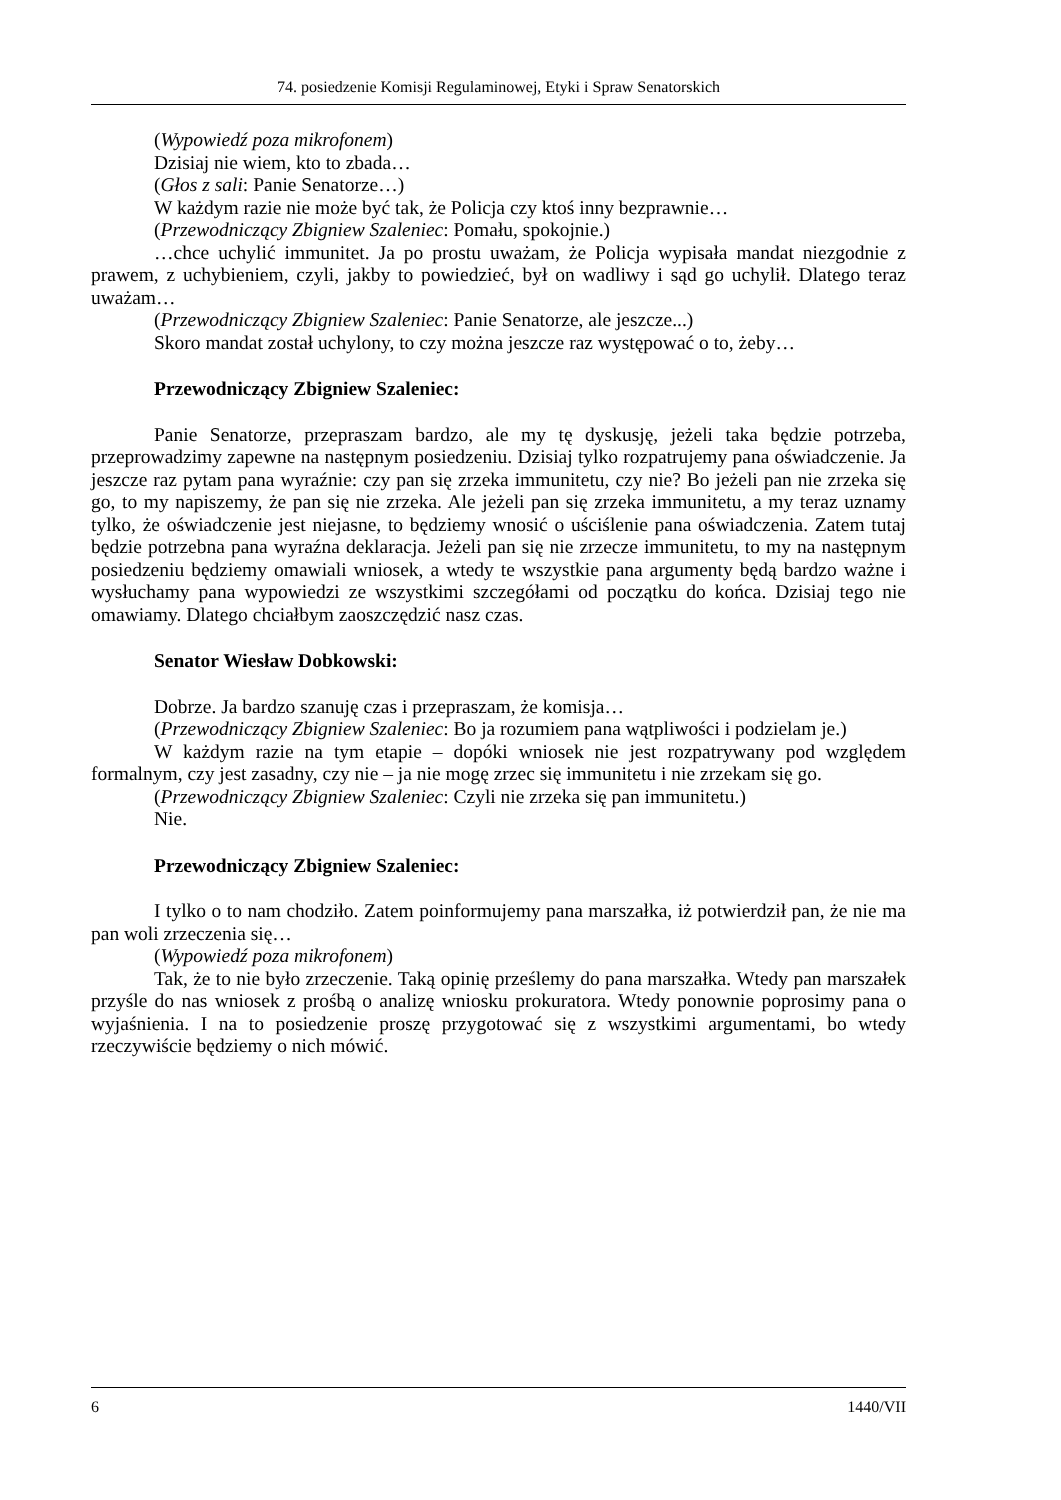74. posiedzenie Komisji Regulaminowej, Etyki i Spraw Senatorskich
(Wypowiedź poza mikrofonem)
Dzisiaj nie wiem, kto to zbada…
(Głos z sali: Panie Senatorze…)
W każdym razie nie może być tak, że Policja czy ktoś inny bezprawnie…
(Przewodniczący Zbigniew Szaleniec: Pomału, spokojnie.)
…chce uchylić immunitet. Ja po prostu uważam, że Policja wypisała mandat niezgodnie z prawem, z uchybieniem, czyli, jakby to powiedzieć, był on wadliwy i sąd go uchylił. Dlatego teraz uważam…
(Przewodniczący Zbigniew Szaleniec: Panie Senatorze, ale jeszcze...)
Skoro mandat został uchylony, to czy można jeszcze raz występować o to, żeby…
Przewodniczący Zbigniew Szaleniec:
Panie Senatorze, przepraszam bardzo, ale my tę dyskusję, jeżeli taka będzie potrzeba, przeprowadzimy zapewne na następnym posiedzeniu. Dzisiaj tylko rozpatrujemy pana oświadczenie. Ja jeszcze raz pytam pana wyraźnie: czy pan się zrzeka immunitetu, czy nie? Bo jeżeli pan nie zrzeka się go, to my napiszemy, że pan się nie zrzeka. Ale jeżeli pan się zrzeka immunitetu, a my teraz uznamy tylko, że oświadczenie jest niejasne, to będziemy wnosić o uściślenie pana oświadczenia. Zatem tutaj będzie potrzebna pana wyraźna deklaracja. Jeżeli pan się nie zrzecze immunitetu, to my na następnym posiedzeniu będziemy omawiali wniosek, a wtedy te wszystkie pana argumenty będą bardzo ważne i wysłuchamy pana wypowiedzi ze wszystkimi szczegółami od początku do końca. Dzisiaj tego nie omawiamy. Dlatego chciałbym zaoszczędzić nasz czas.
Senator Wiesław Dobkowski:
Dobrze. Ja bardzo szanuję czas i przepraszam, że komisja…
(Przewodniczący Zbigniew Szaleniec: Bo ja rozumiem pana wątpliwości i podzielam je.)
W każdym razie na tym etapie – dopóki wniosek nie jest rozpatrywany pod względem formalnym, czy jest zasadny, czy nie – ja nie mogę zrzec się immunitetu i nie zrzekam się go.
(Przewodniczący Zbigniew Szaleniec: Czyli nie zrzeka się pan immunitetu.)
Nie.
Przewodniczący Zbigniew Szaleniec:
I tylko o to nam chodziło. Zatem poinformujemy pana marszałka, iż potwierdził pan, że nie ma pan woli zrzeczenia się…
(Wypowiedź poza mikrofonem)
Tak, że to nie było zrzeczenie. Taką opinię prześlemy do pana marszałka. Wtedy pan marszałek przyśle do nas wniosek z prośbą o analizę wniosku prokuratora. Wtedy ponownie poprosimy pana o wyjaśnienia. I na to posiedzenie proszę przygotować się z wszystkimi argumentami, bo wtedy rzeczywiście będziemy o nich mówić.
6 1440/VII